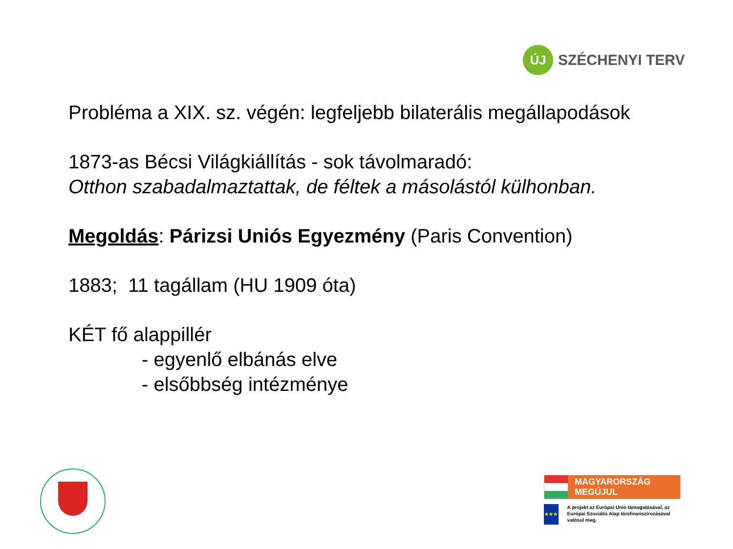ÚJ
SZÉCHENYI TERV
Probléma a XIX. sz. végén: legfeljebb bilaterális megállapodások
1873-as Bécsi Világkiállítás - sok távolmaradó:
Otthon szabadalmaztattak, de féltek a másolástól külhonban.
Megoldás: Párizsi Uniós Egyezmény (Paris Convention)
1883; 11 tagállam (HU 1909 óta)
KÉT fő alappillér
- egyenlő elbánás elve
- elsőbbség intézménye
MAGYARORSZÁG MEGÚJUL
★★★
A projekt az Európai Unió támogatásával, az Európai Szociális Alap társfinanszírozásával valósul meg.